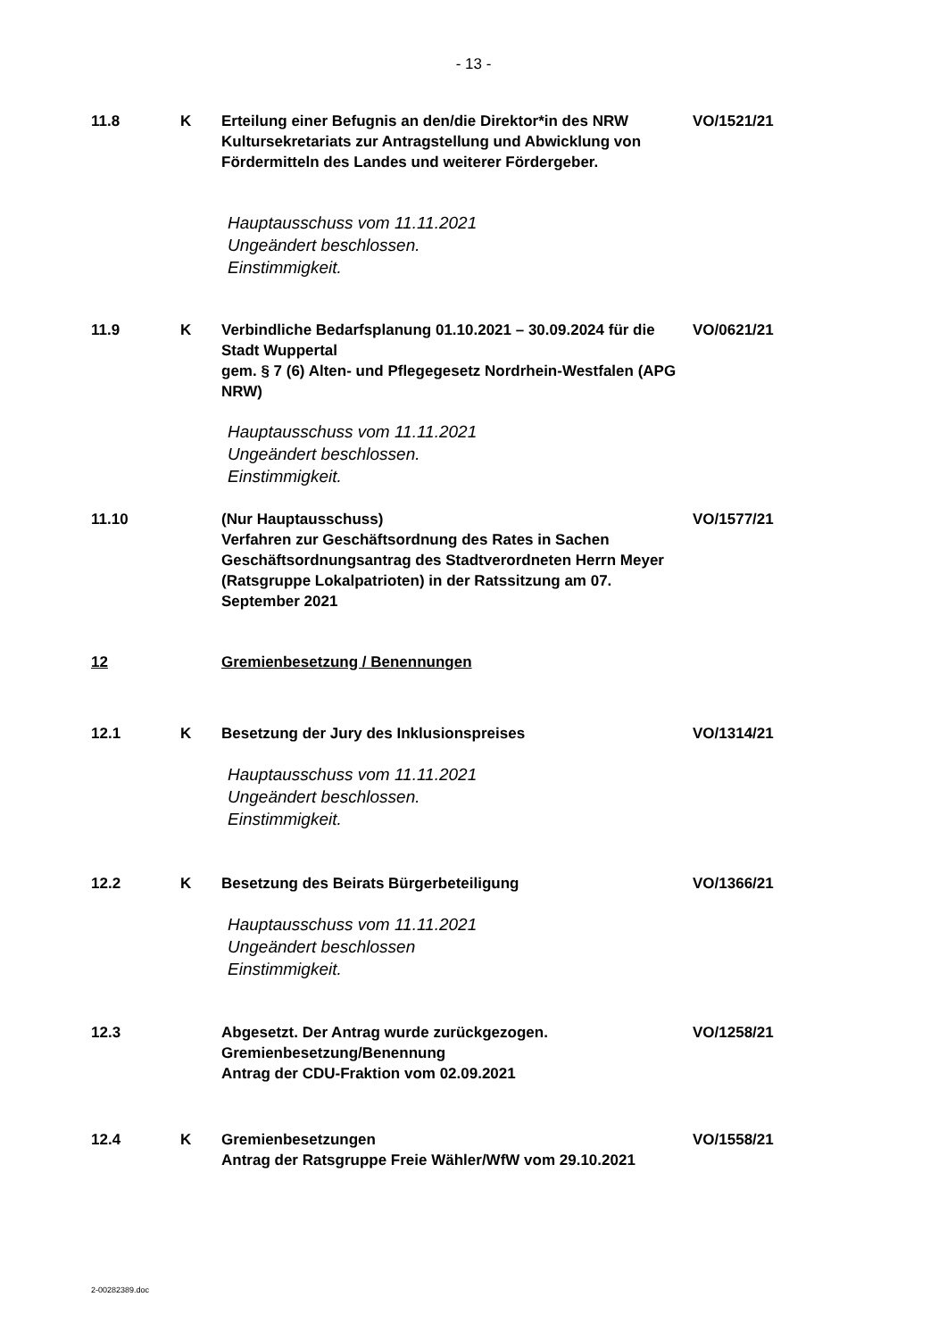- 13 -
11.8 K Erteilung einer Befugnis an den/die Direktor*in des NRW Kultursekretariats zur Antragstellung und Abwicklung von Fördermitteln des Landes und weiterer Fördergeber.
VO/1521/21
Hauptausschuss vom 11.11.2021
Ungeändert beschlossen.
Einstimmigkeit.
11.9 K Verbindliche Bedarfsplanung 01.10.2021 – 30.09.2024 für die Stadt Wuppertal
gem. § 7 (6) Alten- und Pflegegesetz Nordrhein-Westfalen (APG NRW)
VO/0621/21
Hauptausschuss vom 11.11.2021
Ungeändert beschlossen.
Einstimmigkeit.
11.10 (Nur Hauptausschuss)
Verfahren zur Geschäftsordnung des Rates in Sachen Geschäftsordnungsantrag des Stadtverordneten Herrn Meyer (Ratsgruppe Lokalpatrioten) in der Ratssitzung am 07. September 2021
VO/1577/21
12 Gremienbesetzung / Benennungen
12.1 K Besetzung der Jury des Inklusionspreises VO/1314/21
Hauptausschuss vom 11.11.2021
Ungeändert beschlossen.
Einstimmigkeit.
12.2 K Besetzung des Beirats Bürgerbeteiligung VO/1366/21
Hauptausschuss vom 11.11.2021
Ungeändert beschlossen
Einstimmigkeit.
12.3 Abgesetzt. Der Antrag wurde zurückgezogen.
Gremienbesetzung/Benennung
Antrag der CDU-Fraktion vom 02.09.2021
VO/1258/21
12.4 K Gremienbesetzungen
Antrag der Ratsgruppe Freie Wähler/WfW vom 29.10.2021
VO/1558/21
2-00282389.doc